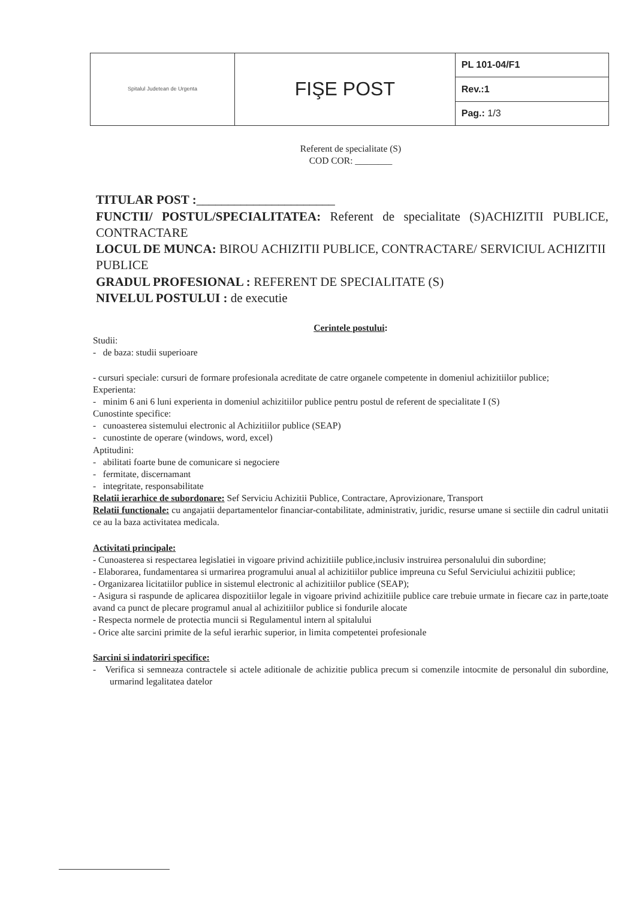| Spitalul Judetean de Urgenta | FIŞE POST | PL 101-04/F1 |
| | | Rev.:1 |
| | | Pag.: 1/3 |
Referent de specialitate (S)
COD COR: ________
TITULAR POST :______________________
FUNCTII/ POSTUL/SPECIALITATEA: Referent de specialitate (S)ACHIZITII PUBLICE, CONTRACTARE
LOCUL DE MUNCA: BIROU ACHIZITII PUBLICE, CONTRACTARE/ SERVICIUL ACHIZITII PUBLICE
GRADUL PROFESIONAL : REFERENT DE SPECIALITATE (S)
NIVELUL POSTULUI : de executie
Cerintele postului:
Studii:
- de baza: studii superioare
- cursuri speciale: cursuri de formare profesionala acreditate de catre organele competente in domeniul achizitiilor publice;
Experienta:
- minim 6 ani 6 luni experienta in domeniul achizitiilor publice pentru postul de referent de specialitate I (S)
Cunostinte specifice:
- cunoasterea sistemului electronic al Achizitiilor publice (SEAP)
- cunostinte de operare (windows, word, excel)
Aptitudini:
- abilitati foarte bune de comunicare si negociere
- fermitate, discernamant
- integritate, responsabilitate
Relatii ierarhice de subordonare: Sef Serviciu Achizitii Publice, Contractare, Aprovizionare, Transport
Relatii functionale: cu angajatii departamentelor financiar-contabilitate, administrativ, juridic, resurse umane si sectiile din cadrul unitatii ce au la baza activitatea medicala.
Activitati principale:
- Cunoasterea si respectarea legislatiei in vigoare privind achizitiile publice,inclusiv instruirea personalului din subordine;
- Elaborarea, fundamentarea si urmarirea programului anual al achizitiilor publice impreuna cu Seful Serviciului achizitii publice;
- Organizarea licitatiilor publice in sistemul electronic al achizitiilor publice (SEAP);
- Asigura si raspunde de aplicarea dispozitiilor legale in vigoare privind achizitiile publice care trebuie urmate in fiecare caz in parte,toate avand ca punct de plecare programul anual al achizitiilor publice si fondurile alocate
- Respecta normele de protectia muncii si Regulamentul intern al spitalului
- Orice alte sarcini primite de la seful ierarhic superior, in limita competentei profesionale
Sarcini si indatoriri specifice:
- Verifica si semneaza contractele si actele aditionale de achizitie publica precum si comenzile intocmite de personalul din subordine, urmarind legalitatea datelor